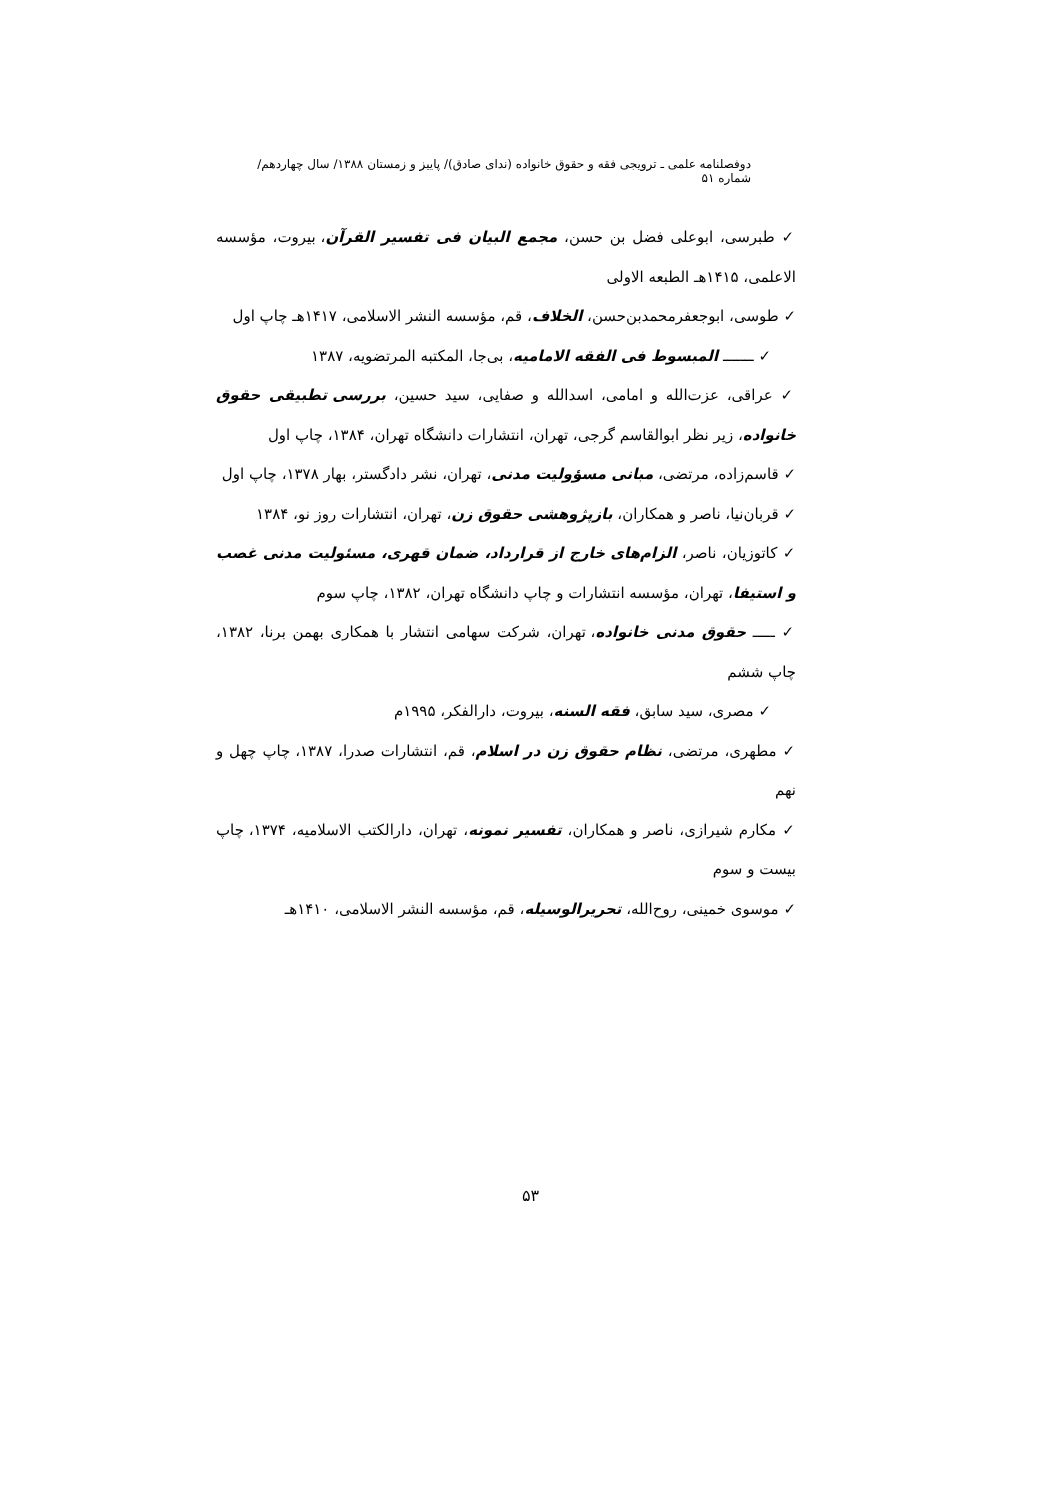دوفصلنامه علمی ـ ترویجی فقه و حقوق خانواده (ندای صادق)/ پاییز و زمستان ۱۳۸۸/ سال چهاردهم/ شماره ۵۱
✓ طبرسی، ابوعلی فضل بن حسن، مجمع البیان فی تفسیر القرآن، بیروت، مؤسسه الاعلمی، ۱۴۱۵هـ الطبعه الاولی
✓ طوسی، ابوجعفرمحمدبن‌حسن، الخلاف، قم، مؤسسه النشر الاسلامی، ۱۴۱۷هـ چاپ اول
✓ ـــــــ المبسوط فی الفقه الامامیه، بی‌جا، المکتبه المرتضویه، ۱۳۸۷
✓ عراقی، عزت‌الله و امامی، اسدالله و صفایی، سید حسین، بررسی تطبیقی حقوق خانواده، زیر نظر ابوالقاسم گرجی، تهران، انتشارات دانشگاه تهران، ۱۳۸۴، چاپ اول
✓ قاسم‌زاده، مرتضی، مبانی مسؤولیت مدنی، تهران، نشر دادگستر، بهار ۱۳۷۸، چاپ اول
✓ قربان‌نیا، ناصر و همکاران، بازپژوهشی حقوق زن، تهران، انتشارات روز نو، ۱۳۸۴
✓ کاتوزیان، ناصر، الزام‌های خارج از قرارداد، ضمان قهری، مسئولیت مدنی غصب و استیفا، تهران، مؤسسه انتشارات و چاپ دانشگاه تهران، ۱۳۸۲، چاپ سوم
✓ ـــــ حقوق مدنی خانواده، تهران، شرکت سهامی انتشار با همکاری بهمن برنا، ۱۳۸۲، چاپ ششم
✓ مصری، سید سابق، فقه السنه، بیروت، دارالفکر، ۱۹۹۵م
✓ مطهری، مرتضی، نظام حقوق زن در اسلام، قم، انتشارات صدرا، ۱۳۸۷، چاپ چهل و نهم
✓ مکارم شیرازی، ناصر و همکاران، تفسیر نمونه، تهران، دارالکتب الاسلامیه، ۱۳۷۴، چاپ بیست و سوم
✓ موسوی خمینی، روح‌الله، تحریرالوسیله، قم، مؤسسه النشر الاسلامی، ۱۴۱۰هـ
۵۳